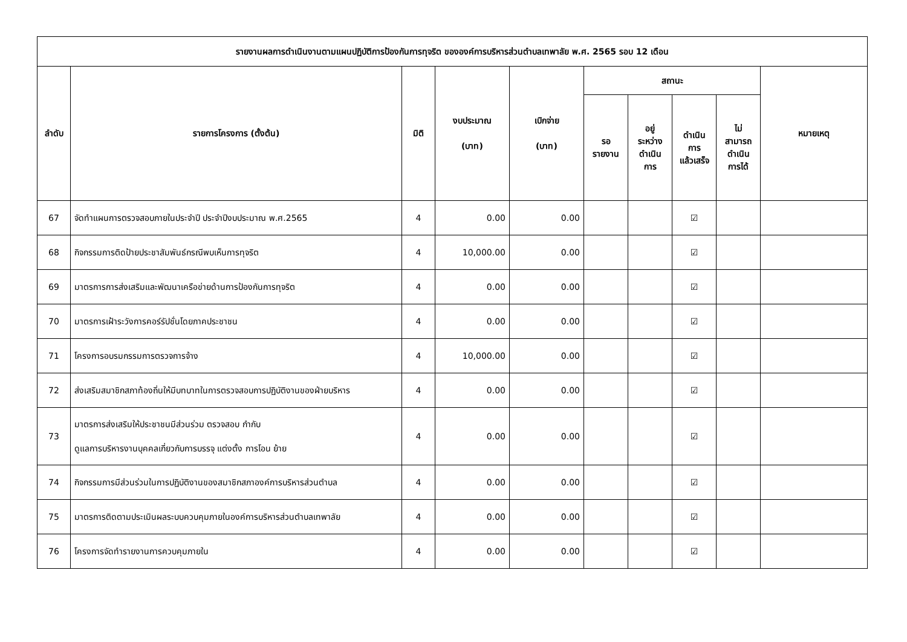| รายงานผลการดำเนินงานตามแผนปฏิบัติการป้องกันการทุจริต ขององค์การบริหารส่วนตำบลเทพาลัย พ.ศ. 2565 รอบ 12 เดือน | | | | | | | | | |
| --- | --- | --- | --- | --- | --- | --- | --- | --- | --- |
| ลำดับ | รายการโครงการ (ตั้งต้น) | มิติ | งบประมาณ (บาท) | เบิกจ่าย (บาท) | สถานะ | | | | หมายเหตุ |
| | | | | | รอ รายงาน | อยู่ ระหว่าง ดำเนิน การ | ดำเนิน การ แล้วเสร็จ | ไม่ สามารถ ดำเนิน การได้ | |
| 67 | จัดทำแผนการตรวจสอบภายในประจำปี ประจำปีงบประมาณ พ.ศ.2565 | 4 | 0.00 | 0.00 | | | ☑ | | |
| 68 | กิจกรรมการติดป้ายประชาสัมพันธ์กรณีพบเห็นการทุจริต | 4 | 10,000.00 | 0.00 | | | ☑ | | |
| 69 | มาตรการการส่งเสริมและพัฒนาเครือข่ายด้านการป้องกันการทุจริต | 4 | 0.00 | 0.00 | | | ☑ | | |
| 70 | มาตรการเฝ้าระวังการคอร์รัปชั่นโดยภาคประชาชน | 4 | 0.00 | 0.00 | | | ☑ | | |
| 71 | โครงการอบรมกรรมการตรวจการจ้าง | 4 | 10,000.00 | 0.00 | | | ☑ | | |
| 72 | ส่งเสริมสมาชิกสภาท้องถิ่นให้มีบทบาทในการตรวจสอบการปฏิบัติงานของฝ่ายบริหาร | 4 | 0.00 | 0.00 | | | ☑ | | |
| 73 | มาตรการส่งเสริมให้ประชาชนมีส่วนร่วม ตรวจสอบ กำกับ ดูแลการบริหารงานบุคคลเกี่ยวกับการบรรจุ แต่งตั้ง การโอน ย้าย | 4 | 0.00 | 0.00 | | | ☑ | | |
| 74 | กิจกรรมการมีส่วนร่วมในการปฏิบัติงานของสมาชิกสภาองค์การบริหารส่วนตำบล | 4 | 0.00 | 0.00 | | | ☑ | | |
| 75 | มาตรการติดตามประเมินผลระบบควบคุมภายในองค์การบริหารส่วนตำบลเทพาลัย | 4 | 0.00 | 0.00 | | | ☑ | | |
| 76 | โครงการจัดทำรายงานการควบคุมภายใน | 4 | 0.00 | 0.00 | | | ☑ | | |